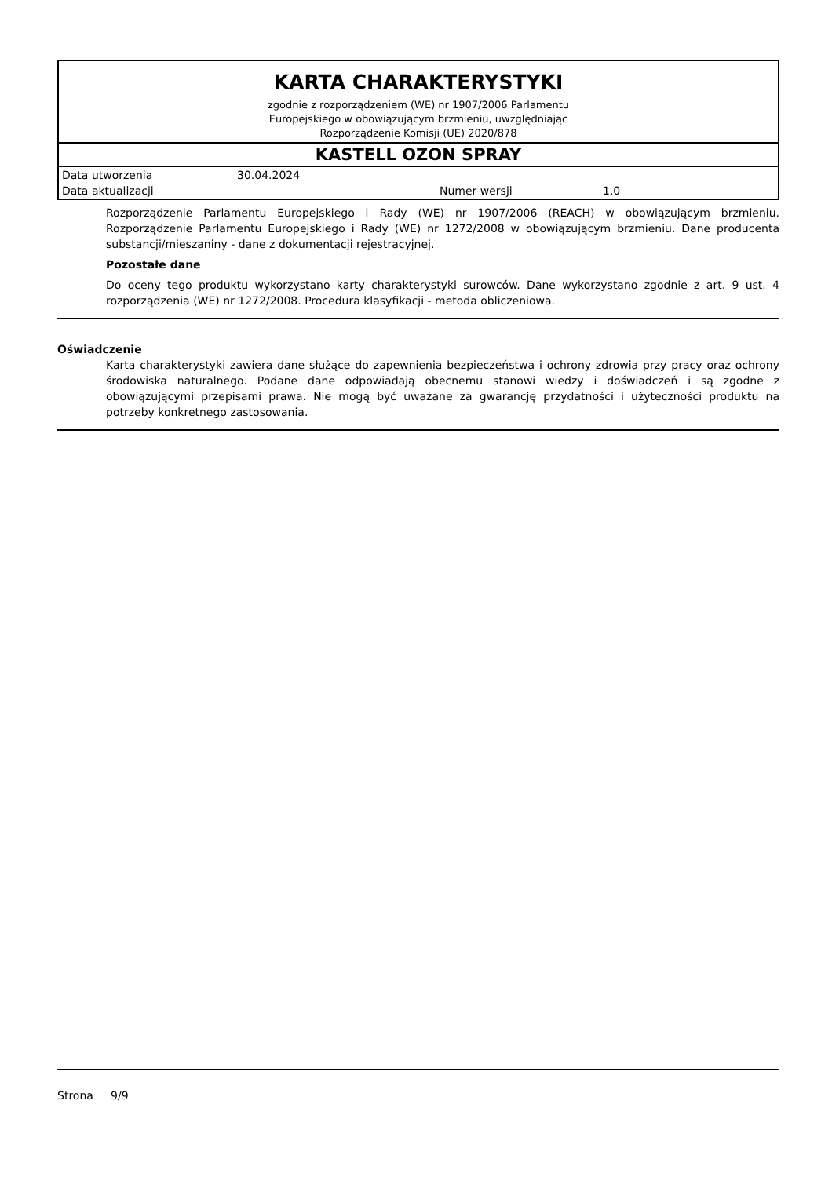KARTA CHARAKTERYSTYKI
zgodnie z rozporządzeniem (WE) nr 1907/2006 Parlamentu
Europejskiego w obowiązującym brzmieniu, uwzględniając
Rozporządzenie Komisji (UE) 2020/878
KASTELL OZON SPRAY
| Data utworzenia | 30.04.2024 | | |
| Data aktualizacji | | Numer wersji | 1.0 |
Rozporządzenie Parlamentu Europejskiego i Rady (WE) nr 1907/2006 (REACH) w obowiązującym brzmieniu. Rozporządzenie Parlamentu Europejskiego i Rady (WE) nr 1272/2008 w obowiązującym brzmieniu. Dane producenta substancji/mieszaniny - dane z dokumentacji rejestracyjnej.
Pozostałe dane
Do oceny tego produktu wykorzystano karty charakterystyki surowców. Dane wykorzystano zgodnie z art. 9 ust. 4 rozporządzenia (WE) nr 1272/2008. Procedura klasyfikacji - metoda obliczeniowa.
Oświadczenie
Karta charakterystyki zawiera dane służące do zapewnienia bezpieczeństwa i ochrony zdrowia przy pracy oraz ochrony środowiska naturalnego. Podane dane odpowiadają obecnemu stanowi wiedzy i doświadczeń i są zgodne z obowiązującymi przepisami prawa. Nie mogą być uważane za gwarancję przydatności i użyteczności produktu na potrzeby konkretnego zastosowania.
Strona 9/9